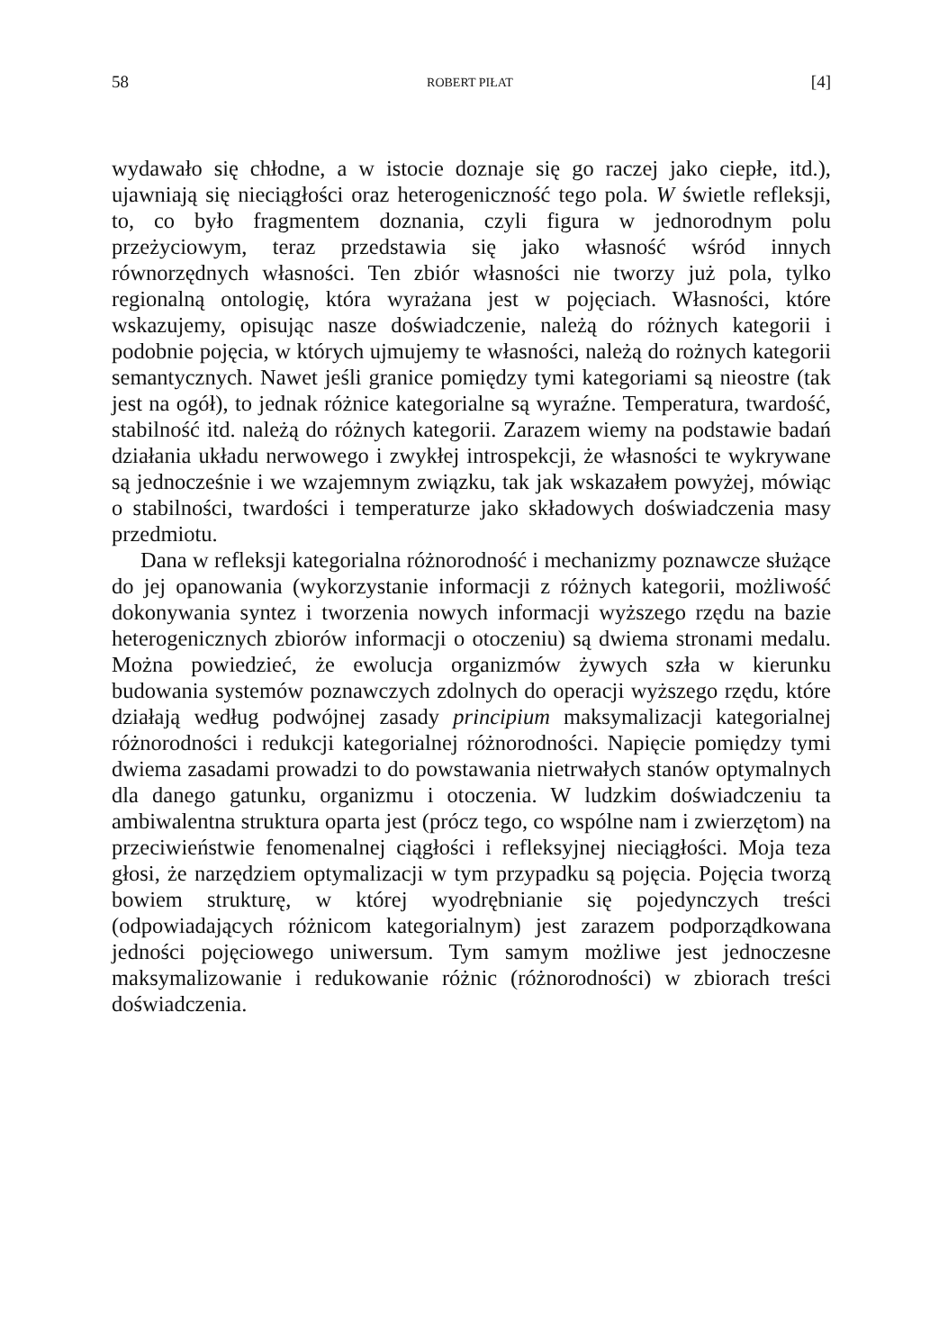58 ROBERT PIŁAT [4]
wydawało się chłodne, a w istocie doznaje się go raczej jako ciepłe, itd.), ujawniają się nieciągłości oraz heterogeniczność tego pola. W świetle refleksji, to, co było fragmentem doznania, czyli figura w jednorodnym polu przeżyciowym, teraz przedstawia się jako własność wśród innych równorzędnych własności. Ten zbiór własności nie tworzy już pola, tylko regionalną ontologię, która wyrażana jest w pojęciach. Własności, które wskazujemy, opisując nasze doświadczenie, należą do różnych kategorii i podobnie pojęcia, w których ujmujemy te własności, należą do rożnych kategorii semantycznych. Nawet jeśli granice pomiędzy tymi kategoriami są nieostre (tak jest na ogół), to jednak różnice kategorialne są wyraźne. Temperatura, twardość, stabilność itd. należą do różnych kategorii. Zarazem wiemy na podstawie badań działania układu nerwowego i zwykłej introspekcji, że własności te wykrywane są jednocześnie i we wzajemnym związku, tak jak wskazałem powyżej, mówiąc o stabilności, twardości i temperaturze jako składowych doświadczenia masy przedmiotu.
Dana w refleksji kategorialna różnorodność i mechanizmy poznawcze służące do jej opanowania (wykorzystanie informacji z różnych kategorii, możliwość dokonywania syntez i tworzenia nowych informacji wyższego rzędu na bazie heterogenicznych zbiorów informacji o otoczeniu) są dwiema stronami medalu. Można powiedzieć, że ewolucja organizmów żywych szła w kierunku budowania systemów poznawczych zdolnych do operacji wyższego rzędu, które działają według podwójnej zasady principium maksymalizacji kategorialnej różnorodności i redukcji kategorialnej różnorodności. Napięcie pomiędzy tymi dwiema zasadami prowadzi to do powstawania nietrwałych stanów optymalnych dla danego gatunku, organizmu i otoczenia. W ludzkim doświadczeniu ta ambiwalentna struktura oparta jest (prócz tego, co wspólne nam i zwierzętom) na przeciwieństwie fenomenalnej ciągłości i refleksyjnej nieciągłości. Moja teza głosi, że narzędziem optymalizacji w tym przypadku są pojęcia. Pojęcia tworzą bowiem strukturę, w której wyodrębnianie się pojedynczych treści (odpowiadających różnicom kategorialnym) jest zarazem podporządkowana jedności pojęciowego uniwersum. Tym samym możliwe jest jednoczesne maksymalizowanie i redukowanie różnic (różnorodności) w zbiorach treści doświadczenia.